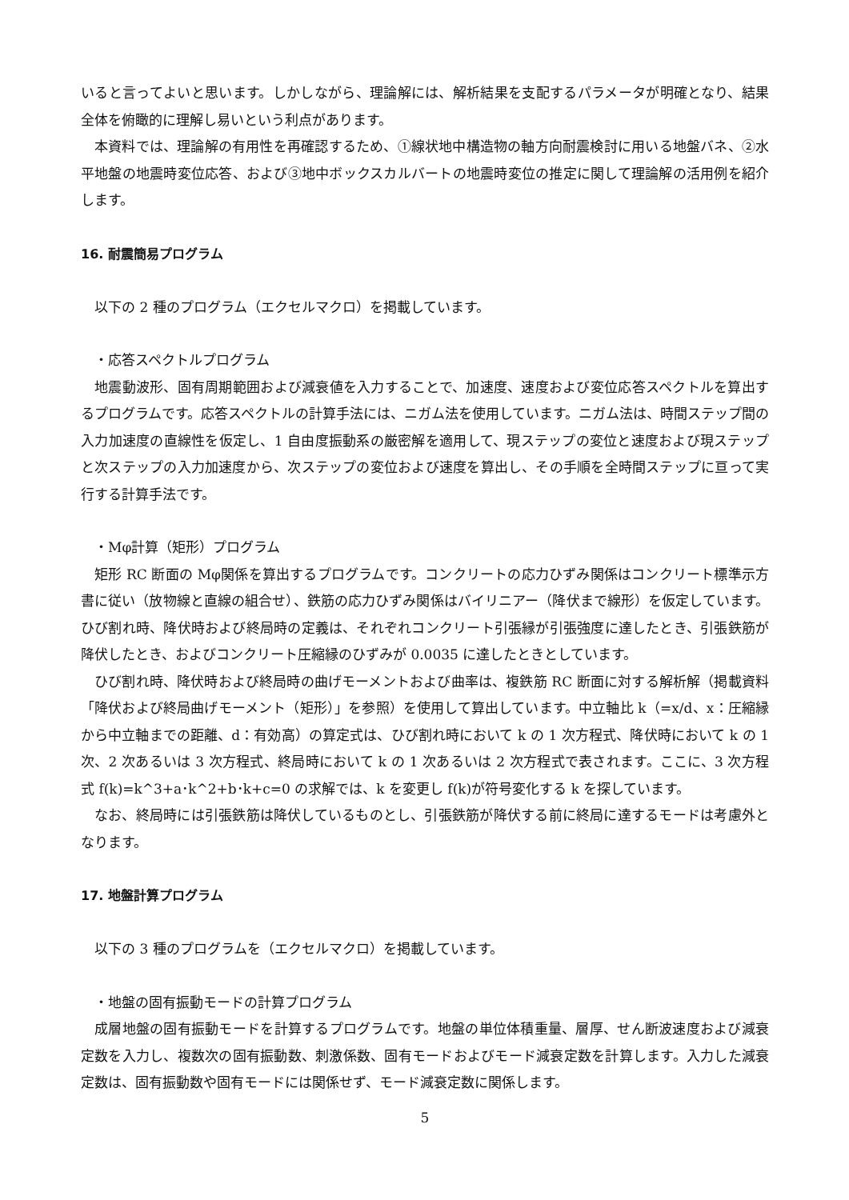いると言ってよいと思います。しかしながら、理論解には、解析結果を支配するパラメータが明確となり、結果全体を俯瞰的に理解し易いという利点があります。
本資料では、理論解の有用性を再確認するため、①線状地中構造物の軸方向耐震検討に用いる地盤バネ、②水平地盤の地震時変位応答、および③地中ボックスカルバートの地震時変位の推定に関して理論解の活用例を紹介します。
16. 耐震簡易プログラム
以下の 2 種のプログラム（エクセルマクロ）を掲載しています。
・応答スペクトルプログラム
地震動波形、固有周期範囲および減衰値を入力することで、加速度、速度および変位応答スペクトルを算出するプログラムです。応答スペクトルの計算手法には、ニガム法を使用しています。ニガム法は、時間ステップ間の入力加速度の直線性を仮定し、1 自由度振動系の厳密解を適用して、現ステップの変位と速度および現ステップと次ステップの入力加速度から、次ステップの変位および速度を算出し、その手順を全時間ステップに亘って実行する計算手法です。
・Mφ計算（矩形）プログラム
矩形 RC 断面の Mφ関係を算出するプログラムです。コンクリートの応力ひずみ関係はコンクリート標準示方書に従い（放物線と直線の組合せ）、鉄筋の応力ひずみ関係はバイリニアー（降伏まで線形）を仮定しています。ひび割れ時、降伏時および終局時の定義は、それぞれコンクリート引張縁が引張強度に達したとき、引張鉄筋が降伏したとき、およびコンクリート圧縮縁のひずみが 0.0035 に達したときとしています。
ひび割れ時、降伏時および終局時の曲げモーメントおよび曲率は、複鉄筋 RC 断面に対する解析解（掲載資料「降伏および終局曲げモーメント（矩形）」を参照）を使用して算出しています。中立軸比 k（=x/d、x：圧縮縁から中立軸までの距離、d：有効高）の算定式は、ひび割れ時において k の 1 次方程式、降伏時において k の 1 次、2 次あるいは 3 次方程式、終局時において k の 1 次あるいは 2 次方程式で表されます。ここに、3 次方程式 f(k)=k^3+a･k^2+b･k+c=0 の求解では、k を変更し f(k)が符号変化する k を探しています。
なお、終局時には引張鉄筋は降伏しているものとし、引張鉄筋が降伏する前に終局に達するモードは考慮外となります。
17. 地盤計算プログラム
以下の 3 種のプログラムを（エクセルマクロ）を掲載しています。
・地盤の固有振動モードの計算プログラム
成層地盤の固有振動モードを計算するプログラムです。地盤の単位体積重量、層厚、せん断波速度および減衰定数を入力し、複数次の固有振動数、刺激係数、固有モードおよびモード減衰定数を計算します。入力した減衰定数は、固有振動数や固有モードには関係せず、モード減衰定数に関係します。
5